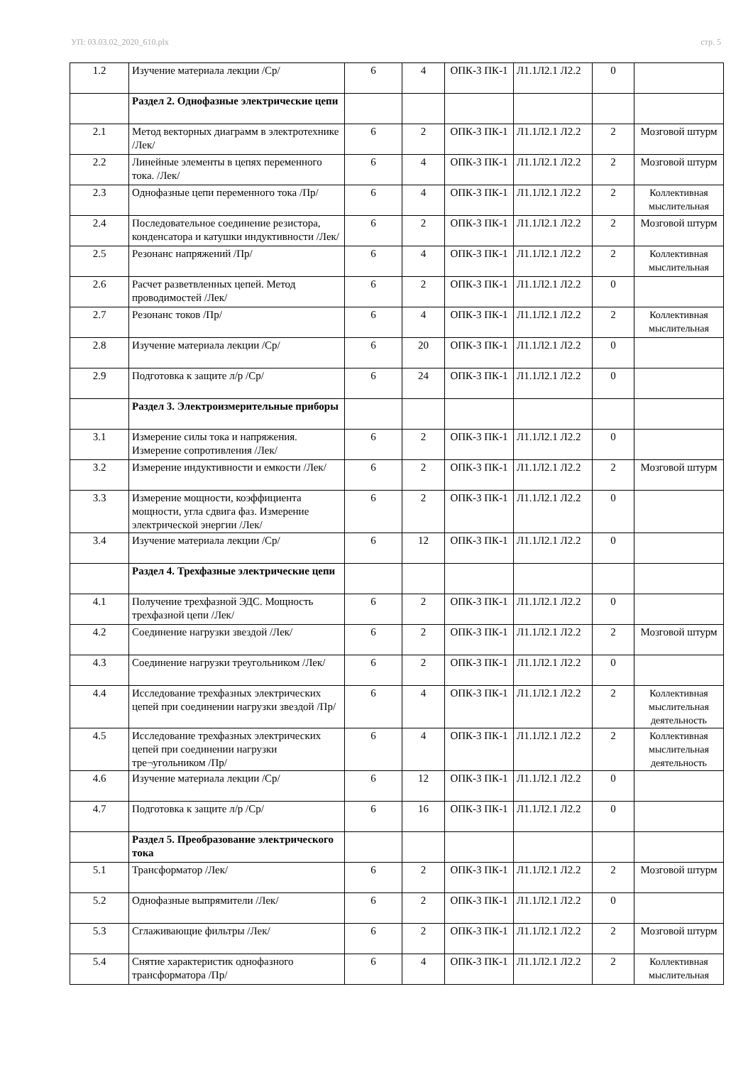УП: 03.03.02_2020_610.plx стр. 5
| 1.2 | Изучение материала лекции /Ср/ | 6 | 4 | ОПК-3 ПК-1 | Л1.1Л2.1 Л2.2 | 0 | |
| | Раздел 2. Однофазные электрические цепи | | | | | | |
| 2.1 | Метод векторных диаграмм в электротехнике /Лек/ | 6 | 2 | ОПК-3 ПК-1 | Л1.1Л2.1 Л2.2 | 2 | Мозговой штурм |
| 2.2 | Линейные элементы в цепях переменного тока. /Лек/ | 6 | 4 | ОПК-3 ПК-1 | Л1.1Л2.1 Л2.2 | 2 | Мозговой штурм |
| 2.3 | Однофазные цепи переменного тока /Пр/ | 6 | 4 | ОПК-3 ПК-1 | Л1.1Л2.1 Л2.2 | 2 | Коллективная мыслительная |
| 2.4 | Последовательное соединение резистора, конденсатора и катушки индуктивности /Лек/ | 6 | 2 | ОПК-3 ПК-1 | Л1.1Л2.1 Л2.2 | 2 | Мозговой штурм |
| 2.5 | Резонанс напряжений /Пр/ | 6 | 4 | ОПК-3 ПК-1 | Л1.1Л2.1 Л2.2 | 2 | Коллективная мыслительная |
| 2.6 | Расчет разветвленных цепей. Метод проводимостей /Лек/ | 6 | 2 | ОПК-3 ПК-1 | Л1.1Л2.1 Л2.2 | 0 | |
| 2.7 | Резонанс токов /Пр/ | 6 | 4 | ОПК-3 ПК-1 | Л1.1Л2.1 Л2.2 | 2 | Коллективная мыслительная |
| 2.8 | Изучение материала лекции /Ср/ | 6 | 20 | ОПК-3 ПК-1 | Л1.1Л2.1 Л2.2 | 0 | |
| 2.9 | Подготовка к защите л/р /Ср/ | 6 | 24 | ОПК-3 ПК-1 | Л1.1Л2.1 Л2.2 | 0 | |
| | Раздел 3. Электроизмерительные приборы | | | | | | |
| 3.1 | Измерение силы тока и напряжения. Измерение сопротивления /Лек/ | 6 | 2 | ОПК-3 ПК-1 | Л1.1Л2.1 Л2.2 | 0 | |
| 3.2 | Измерение индуктивности и емкости /Лек/ | 6 | 2 | ОПК-3 ПК-1 | Л1.1Л2.1 Л2.2 | 2 | Мозговой штурм |
| 3.3 | Измерение мощности, коэффициента мощности, угла сдвига фаз. Измерение электрической энергии /Лек/ | 6 | 2 | ОПК-3 ПК-1 | Л1.1Л2.1 Л2.2 | 0 | |
| 3.4 | Изучение материала лекции /Ср/ | 6 | 12 | ОПК-3 ПК-1 | Л1.1Л2.1 Л2.2 | 0 | |
| | Раздел 4. Трехфазные электрические цепи | | | | | | |
| 4.1 | Получение трехфазной ЭДС. Мощность трехфазной цепи /Лек/ | 6 | 2 | ОПК-3 ПК-1 | Л1.1Л2.1 Л2.2 | 0 | |
| 4.2 | Соединение нагрузки звездой /Лек/ | 6 | 2 | ОПК-3 ПК-1 | Л1.1Л2.1 Л2.2 | 2 | Мозговой штурм |
| 4.3 | Соединение нагрузки треугольником /Лек/ | 6 | 2 | ОПК-3 ПК-1 | Л1.1Л2.1 Л2.2 | 0 | |
| 4.4 | Исследование трехфазных электрических цепей при соединении нагрузки звездой /Пр/ | 6 | 4 | ОПК-3 ПК-1 | Л1.1Л2.1 Л2.2 | 2 | Коллективная мыслительная деятельность |
| 4.5 | Исследование трехфазных электрических цепей при соединении нагрузки тре¬угольником /Пр/ | 6 | 4 | ОПК-3 ПК-1 | Л1.1Л2.1 Л2.2 | 2 | Коллективная мыслительная деятельность |
| 4.6 | Изучение материала лекции /Ср/ | 6 | 12 | ОПК-3 ПК-1 | Л1.1Л2.1 Л2.2 | 0 | |
| 4.7 | Подготовка к защите л/р /Ср/ | 6 | 16 | ОПК-3 ПК-1 | Л1.1Л2.1 Л2.2 | 0 | |
| | Раздел 5. Преобразование электрического тока | | | | | | |
| 5.1 | Трансформатор /Лек/ | 6 | 2 | ОПК-3 ПК-1 | Л1.1Л2.1 Л2.2 | 2 | Мозговой штурм |
| 5.2 | Однофазные выпрямители /Лек/ | 6 | 2 | ОПК-3 ПК-1 | Л1.1Л2.1 Л2.2 | 0 | |
| 5.3 | Сглаживающие фильтры /Лек/ | 6 | 2 | ОПК-3 ПК-1 | Л1.1Л2.1 Л2.2 | 2 | Мозговой штурм |
| 5.4 | Снятие характеристик однофазного трансформатора /Пр/ | 6 | 4 | ОПК-3 ПК-1 | Л1.1Л2.1 Л2.2 | 2 | Коллективная мыслительная |